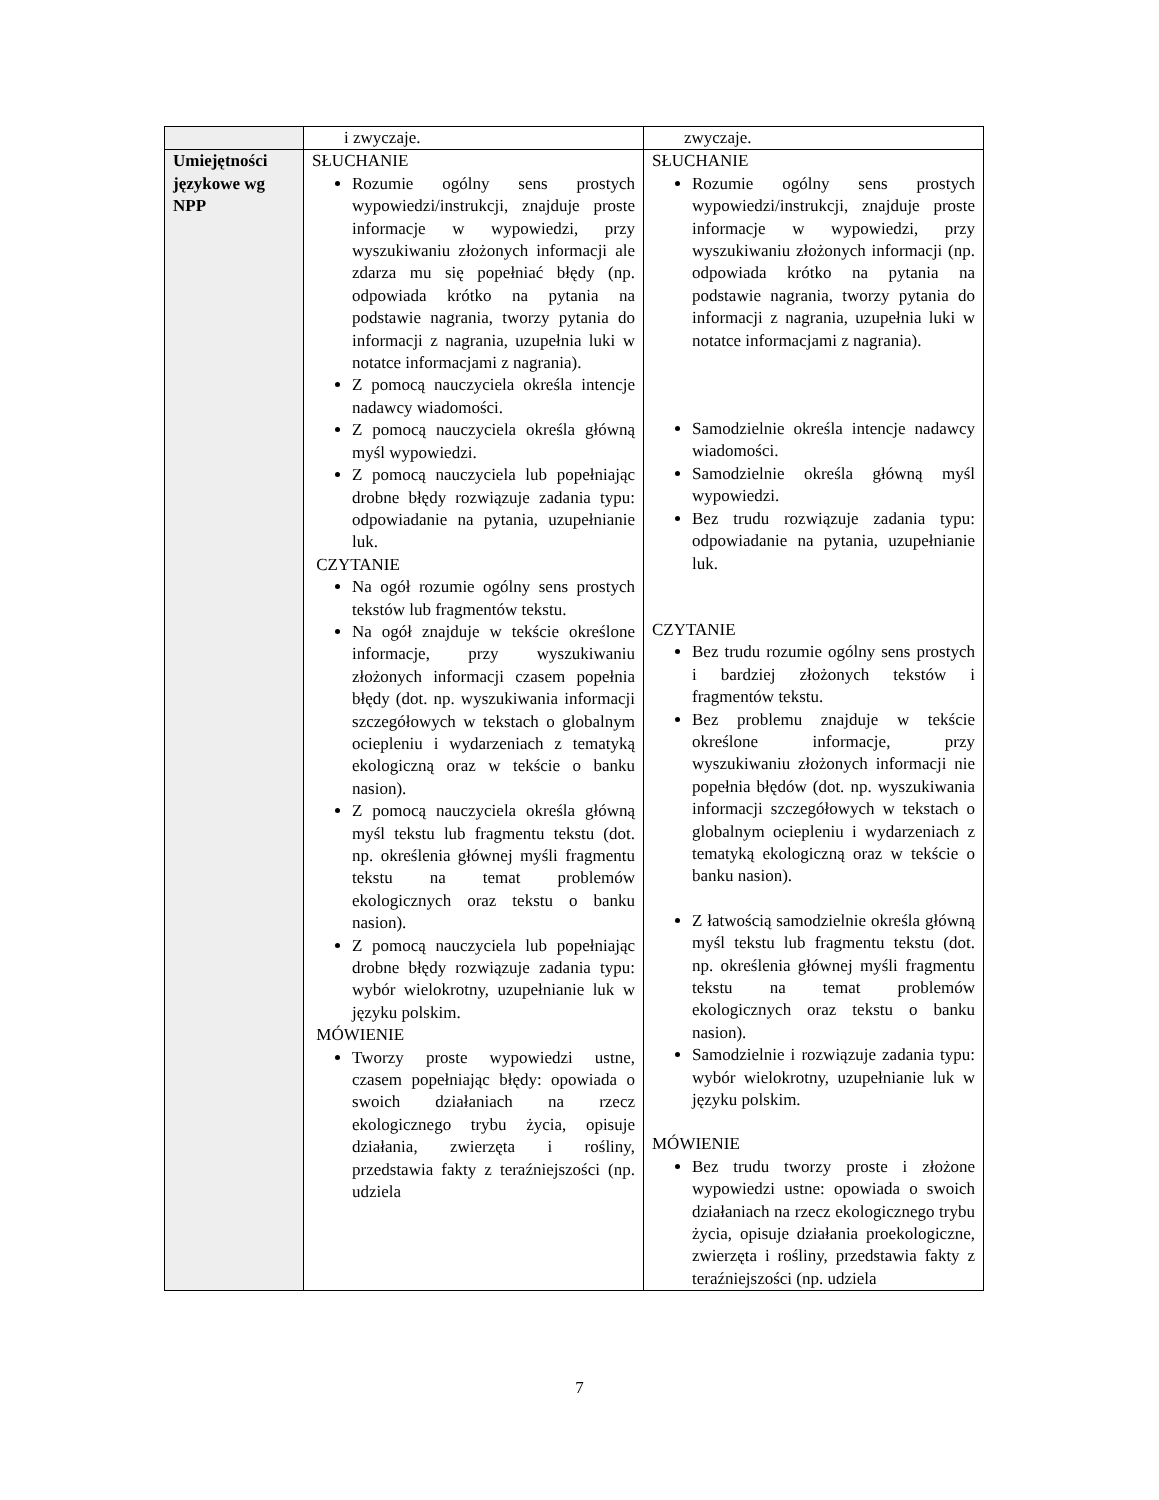| | i zwyczaje. | zwyczaje. |
| Umiejętności językowe wg NPP | SŁUCHANIE Rozumie ogólny sens prostych wypowiedzi/instrukcji, znajduje proste informacje w wypowiedzi, przy wyszukiwaniu złożonych informacji ale zdarza mu się popełniać błędy (np. odpowiada krótko na pytania na podstawie nagrania, tworzy pytania do informacji z nagrania, uzupełnia luki w notatce informacjami z nagrania). Z pomocą nauczyciela określa intencje nadawcy wiadomości. Z pomocą nauczyciela określa główną myśl wypowiedzi. Z pomocą nauczyciela lub popełniając drobne błędy rozwiązuje zadania typu: odpowiadanie na pytania, uzupełnianie luk. CZYTANIE Na ogół rozumie ogólny sens prostych tekstów lub fragmentów tekstu. Na ogół znajduje w tekście określone informacje, przy wyszukiwaniu złożonych informacji czasem popełnia błędy (dot. np. wyszukiwania informacji szczegółowych w tekstach o globalnym ociepleniu i wydarzeniach z tematyką ekologiczną oraz w tekście o banku nasion). Z pomocą nauczyciela określa główną myśl tekstu lub fragmentu tekstu (dot. np. określenia głównej myśli fragmentu tekstu na temat problemów ekologicznych oraz tekstu o banku nasion). Z pomocą nauczyciela lub popełniając drobne błędy rozwiązuje zadania typu: wybór wielokrotny, uzupełnianie luk w języku polskim. MÓWIENIE Tworzy proste wypowiedzi ustne, czasem popełniając błędy: opowiada o swoich działaniach na rzecz ekologicznego trybu życia, opisuje działania, zwierzęta i rośliny, przedstawia fakty z teraźniejszości (np. udziela | SŁUCHANIE Rozumie ogólny sens prostych wypowiedzi/instrukcji, znajduje proste informacje w wypowiedzi, przy wyszukiwaniu złożonych informacji (np. odpowiada krótko na pytania na podstawie nagrania, tworzy pytania do informacji z nagrania, uzupełnia luki w notatce informacjami z nagrania). Samodzielnie określa intencje nadawcy wiadomości. Samodzielnie określa główną myśl wypowiedzi. Bez trudu rozwiązuje zadania typu: odpowiadanie na pytania, uzupełnianie luk. CZYTANIE Bez trudu rozumie ogólny sens prostych i bardziej złożonych tekstów i fragmentów tekstu. Bez problemu znajduje w tekście określone informacje, przy wyszukiwaniu złożonych informacji nie popełnia błędów (dot. np. wyszukiwania informacji szczegółowych w tekstach o globalnym ociepleniu i wydarzeniach z tematyką ekologiczną oraz w tekście o banku nasion). Z łatwością samodzielnie określa główną myśl tekstu lub fragmentu tekstu (dot. np. określenia głównej myśli fragmentu tekstu na temat problemów ekologicznych oraz tekstu o banku nasion). Samodzielnie i rozwiązuje zadania typu: wybór wielokrotny, uzupełnianie luk w języku polskim. MÓWIENIE Bez trudu tworzy proste i złożone wypowiedzi ustne: opowiada o swoich działaniach na rzecz ekologicznego trybu życia, opisuje działania proekologiczne, zwierzęta i rośliny, przedstawia fakty z teraźniejszości (np. udziela |
7